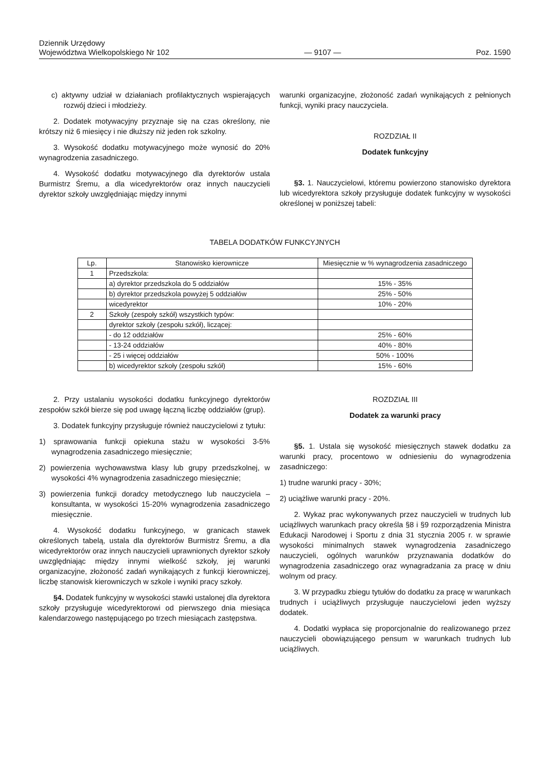Dziennik Urzędowy
Województwa Wielkopolskiego Nr 102
— 9107 —
Poz. 1590
c) aktywny udział w działaniach profilaktycznych wspierających rozwój dzieci i młodzieży.
2. Dodatek motywacyjny przyznaje się na czas określony, nie krótszy niż 6 miesięcy i nie dłuższy niż jeden rok szkolny.
3. Wysokość dodatku motywacyjnego może wynosić do 20% wynagrodzenia zasadniczego.
4. Wysokość dodatku motywacyjnego dla dyrektorów ustala Burmistrz Śremu, a dla wicedyrektorów oraz innych nauczycieli dyrektor szkoły uwzględniając między innymi
warunki organizacyjne, złożoność zadań wynikających z pełnionych funkcji, wyniki pracy nauczyciela.
ROZDZIAŁ II
Dodatek funkcyjny
§3. 1. Nauczycielowi, któremu powierzono stanowisko dyrektora lub wicedyrektora szkoły przysługuje dodatek funkcyjny w wysokości określonej w poniższej tabeli:
TABELA DODATKÓW FUNKCYJNYCH
| Lp. | Stanowisko kierownicze | Miesięcznie w % wynagrodzenia zasadniczego |
| --- | --- | --- |
| 1 | Przedszkola: | |
| | a) dyrektor przedszkola do 5 oddziałów | 15% - 35% |
| | b) dyrektor przedszkola powyżej 5 oddziałów | 25% - 50% |
| | wicedyrektor | 10% - 20% |
| 2 | Szkoły (zespoły szkół) wszystkich typów: | |
| | dyrektor szkoły (zespołu szkół), liczącej: | |
| | - do 12 oddziałów | 25% - 60% |
| | - 13-24 oddziałów | 40% - 80% |
| | - 25 i więcej oddziałów | 50% - 100% |
| | b) wicedyrektor szkoły (zespołu szkół) | 15% - 60% |
2. Przy ustalaniu wysokości dodatku funkcyjnego dyrektorów zespołów szkół bierze się pod uwagę łączną liczbę oddziałów (grup).
3. Dodatek funkcyjny przysługuje również nauczycielowi z tytułu:
1) sprawowania funkcji opiekuna stażu w wysokości 3-5% wynagrodzenia zasadniczego miesięcznie;
2) powierzenia wychowawstwa klasy lub grupy przedszkolnej, w wysokości 4% wynagrodzenia zasadniczego miesięcznie;
3) powierzenia funkcji doradcy metodycznego lub nauczyciela – konsultanta, w wysokości 15-20% wynagrodzenia zasadniczego miesięcznie.
4. Wysokość dodatku funkcyjnego, w granicach stawek określonych tabelą, ustala dla dyrektorów Burmistrz Śremu, a dla wicedyrektorów oraz innych nauczycieli uprawnionych dyrektor szkoły uwzględniając między innymi wielkość szkoły, jej warunki organizacyjne, złożoność zadań wynikających z funkcji kierowniczej, liczbę stanowisk kierowniczych w szkole i wyniki pracy szkoły.
§4. Dodatek funkcyjny w wysokości stawki ustalonej dla dyrektora szkoły przysługuje wicedyrektorowi od pierwszego dnia miesiąca kalendarzowego następującego po trzech miesiącach zastępstwa.
ROZDZIAŁ III
Dodatek za warunki pracy
§5. 1. Ustala się wysokość miesięcznych stawek dodatku za warunki pracy, procentowo w odniesieniu do wynagrodzenia zasadniczego:
1) trudne warunki pracy - 30%;
2) uciążliwe warunki pracy - 20%.
2. Wykaz prac wykonywanych przez nauczycieli w trudnych lub uciążliwych warunkach pracy określa §8 i §9 rozporządzenia Ministra Edukacji Narodowej i Sportu z dnia 31 stycznia 2005 r. w sprawie wysokości minimalnych stawek wynagrodzenia zasadniczego nauczycieli, ogólnych warunków przyznawania dodatków do wynagrodzenia zasadniczego oraz wynagradzania za pracę w dniu wolnym od pracy.
3. W przypadku zbiegu tytułów do dodatku za pracę w warunkach trudnych i uciążliwych przysługuje nauczycielowi jeden wyższy dodatek.
4. Dodatki wypłaca się proporcjonalnie do realizowanego przez nauczycieli obowiązującego pensum w warunkach trudnych lub uciążliwych.